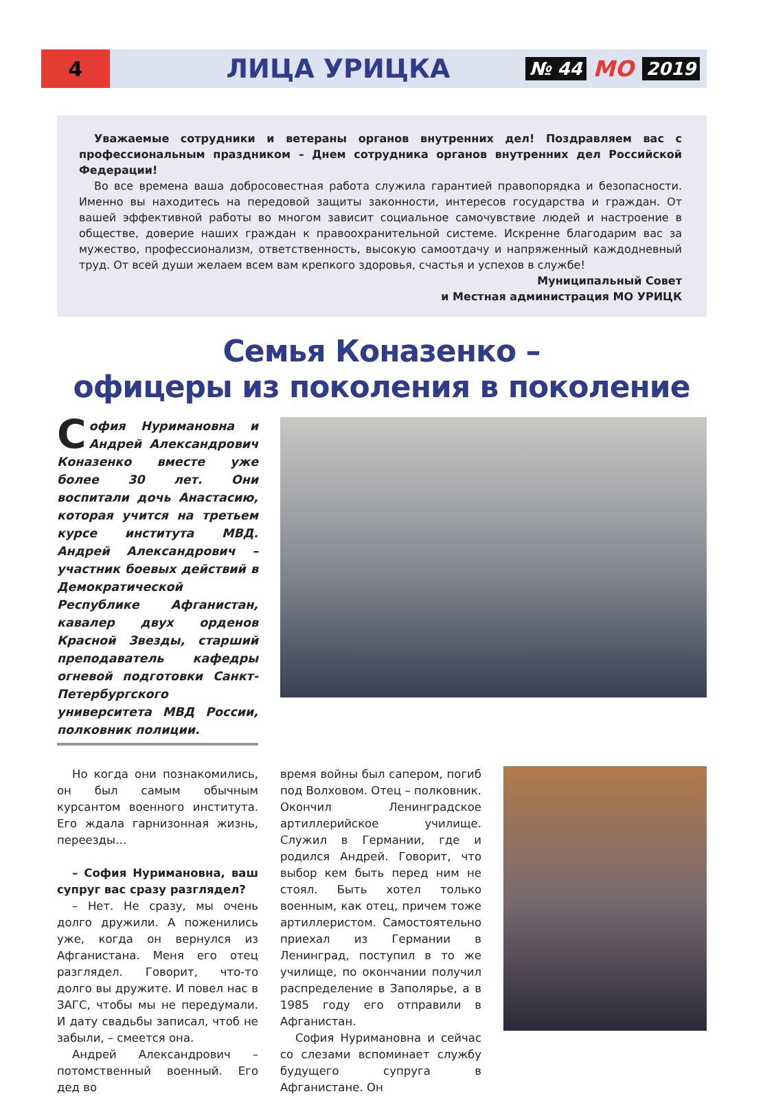4
ЛИЦА УРИЦКА
№ 44 МО 2019
Уважаемые сотрудники и ветераны органов внутренних дел! Поздравляем вас с профессиональным праздником – Днем сотрудника органов внутренних дел Российской Федерации!
Во все времена ваша добросовестная работа служила гарантией правопорядка и безопасности. Именно вы находитесь на передовой защиты законности, интересов государства и граждан. От вашей эффективной работы во многом зависит социальное самочувствие людей и настроение в обществе, доверие наших граждан к правоохранительной системе. Искренне благодарим вас за мужество, профессионализм, ответственность, высокую самоотдачу и напряженный каждодневный труд. От всей души желаем всем вам крепкого здоровья, счастья и успехов в службе!
Муниципальный Совет
и Местная администрация МО УРИЦК
Семья Коназенко –
офицеры из поколения в поколение
София Нуримановна и Андрей Александрович Коназенко вместе уже более 30 лет. Они воспитали дочь Анастасию, которая учится на третьем курсе института МВД. Андрей Александрович – участник боевых действий в Демократической Республике Афганистан, кавалер двух орденов Красной Звезды, старший преподаватель кафедры огневой подготовки Санкт-Петербургского университета МВД России, полковник полиции.
Но когда они познакомились, он был самым обычным курсантом военного института. Его ждала гарнизонная жизнь, переезды…
– София Нуримановна, ваш супруг вас сразу разглядел?
– Нет. Не сразу, мы очень долго дружили. А поженились уже, когда он вернулся из Афганистана. Меня его отец разглядел. Говорит, что-то долго вы дружите. И повел нас в ЗАГС, чтобы мы не передумали. И дату свадьбы записал, чтоб не забыли, – смеется она.
Андрей Александрович – потомственный военный. Его дед во
время войны был сапером, погиб под Волховом. Отец – полковник. Окончил Ленинградское артиллерийское училище. Служил в Германии, где и родился Андрей. Говорит, что выбор кем быть перед ним не стоял. Быть хотел только военным, как отец, причем тоже артиллеристом. Самостоятельно приехал из Германии в Ленинград, поступил в то же училище, по окончании получил распределение в Заполярье, а в 1985 году его отправили в Афганистан.
София Нуримановна и сейчас со слезами вспоминает службу будущего супруга в Афганистане. Он